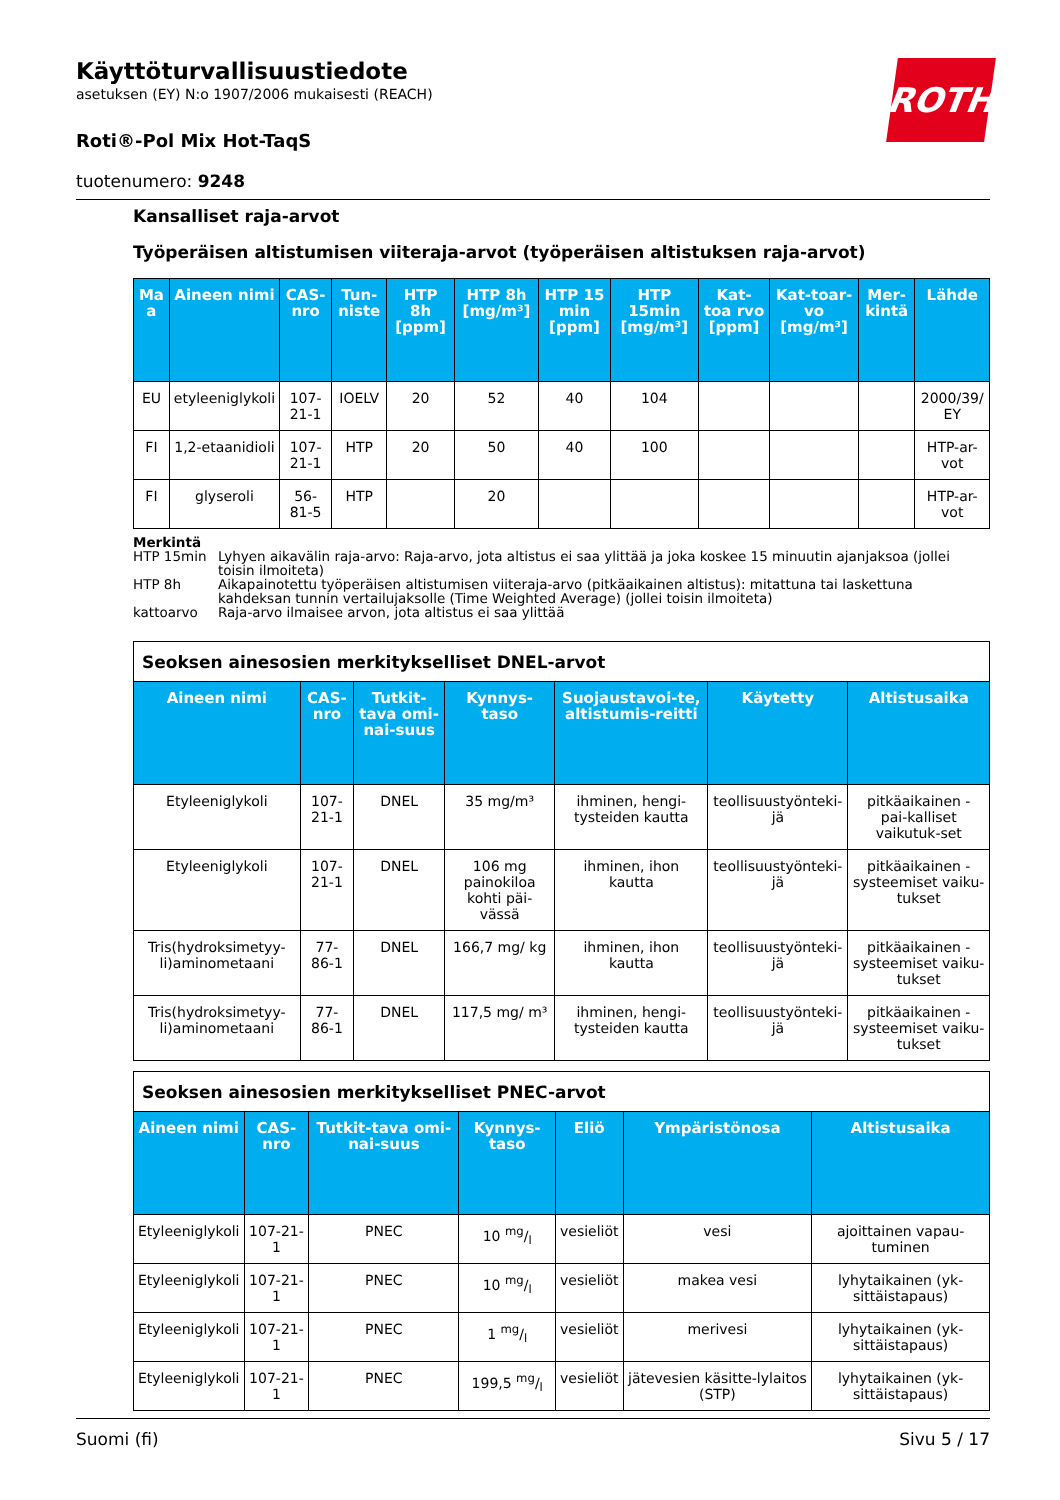Käyttöturvallisuustiedote
asetuksen (EY) N:o 1907/2006 mukaisesti (REACH)
Roti®-Pol Mix Hot-TaqS
tuotenumero: 9248
ROTH
Kansalliset raja-arvot
Työperäisen altistumisen viiteraja-arvot (työperäisen altistuksen raja-arvot)
| Ma a | Aineen nimi | CAS-nro | Tun-niste | HTP 8h [ppm] | HTP 8h [mg/m³] | HTP 15 min [ppm] | HTP 15min [mg/m³] | Kat-toa rvo [ppm] | Kat-toar-vo [mg/m³] | Mer-kintä | Lähde |
| --- | --- | --- | --- | --- | --- | --- | --- | --- | --- | --- | --- |
| EU | etyleeniglykoli | 107-21-1 | IOELV | 20 | 52 | 40 | 104 | | | | 2000/39/ EY |
| FI | 1,2-etaanidioli | 107-21-1 | HTP | 20 | 50 | 40 | 100 | | | | HTP-ar-vot |
| FI | glyseroli | 56-81-5 | HTP | | 20 | | | | | | HTP-ar-vot |
Merkintä
HTP 15min Lyhyen aikavälin raja-arvo: Raja-arvo, jota altistus ei saa ylittää ja joka koskee 15 minuutin ajanjaksoa (jollei toisin ilmoiteta)
HTP 8h Aikapainotettu työperäisen altistumisen viiteraja-arvo (pitkäaikainen altistus): mitattuna tai laskettuna kahdeksan tunnin vertailujaksolle (Time Weighted Average) (jollei toisin ilmoiteta)
kattoarvo Raja-arvo ilmaisee arvon, jota altistus ei saa ylittää
Seoksen ainesosien merkitykselliset DNEL-arvot
| Aineen nimi | CAS-nro | Tutkit-tava omi-nai-suus | Kynnys-taso | Suojaustavoi-te, altistumis-reitti | Käytetty | Altistusaika |
| --- | --- | --- | --- | --- | --- | --- |
| Etyleeniglykoli | 107-21-1 | DNEL | 35 mg/m³ | ihminen, hengi-tysteiden kautta | teollisuustyönteki-jä | pitkäaikainen - pai-kalliset vaikutuk-set |
| Etyleeniglykoli | 107-21-1 | DNEL | 106 mg painokiloa kohti päi-vässä | ihminen, ihon kautta | teollisuustyönteki-jä | pitkäaikainen - systeemiset vaiku-tukset |
| Tris(hydroksimetyy-li)aminometaani | 77-86-1 | DNEL | 166,7 mg/ kg | ihminen, ihon kautta | teollisuustyönteki-jä | pitkäaikainen - systeemiset vaiku-tukset |
| Tris(hydroksimetyy-li)aminometaani | 77-86-1 | DNEL | 117,5 mg/ m³ | ihminen, hengi-tysteiden kautta | teollisuustyönteki-jä | pitkäaikainen - systeemiset vaiku-tukset |
Seoksen ainesosien merkitykselliset PNEC-arvot
| Aineen nimi | CAS-nro | Tutkit-tava omi-nai-suus | Kynnys-taso | Eliö | Ympäristönosa | Altistusaika |
| --- | --- | --- | --- | --- | --- | --- |
| Etyleeniglykoli | 107-21-1 | PNEC | 10 mg/l | vesieliöt | vesi | ajoittainen vapau-tuminen |
| Etyleeniglykoli | 107-21-1 | PNEC | 10 mg/l | vesieliöt | makea vesi | lyhytaikainen (yk-sittäistapaus) |
| Etyleeniglykoli | 107-21-1 | PNEC | 1 mg/l | vesieliöt | merivesi | lyhytaikainen (yk-sittäistapaus) |
| Etyleeniglykoli | 107-21-1 | PNEC | 199,5 mg/l | vesieliöt | jätevesien käsitte-lylaitos (STP) | lyhytaikainen (yk-sittäistapaus) |
Suomi (fi) Sivu 5 / 17